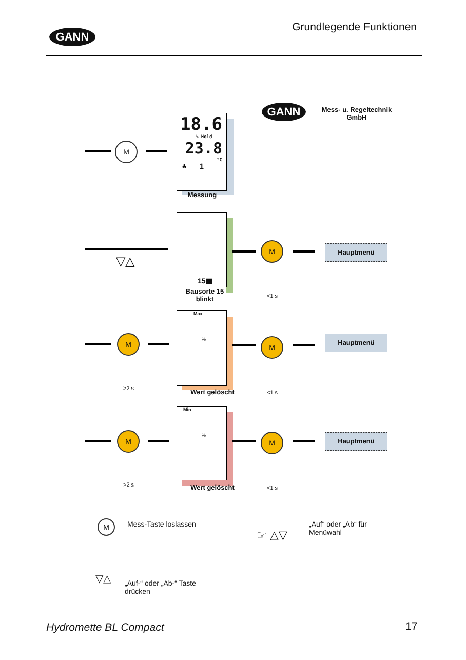GANN
Grundlegende Funktionen
GANN
Mess- u. Regeltechnik
GmbH
M
18.6
% Hold
23.8
°C
♣ 1
Messung
▽△
15▦
Bausorte 15
blinkt
M
<1 s
Hauptmenü
M
>2 s
Max
%
Wert gelöscht
M
<1 s
Hauptmenü
M
>2 s
Min
%
Wert gelöscht
M
<1 s
Hauptmenü
M Mess-Taste loslassen
☞ △▽
„Auf“ oder „Ab“ für
Menüwahl
▽△
„Auf-“ oder „Ab-“ Taste
drücken
Hydromette BL Compact 17